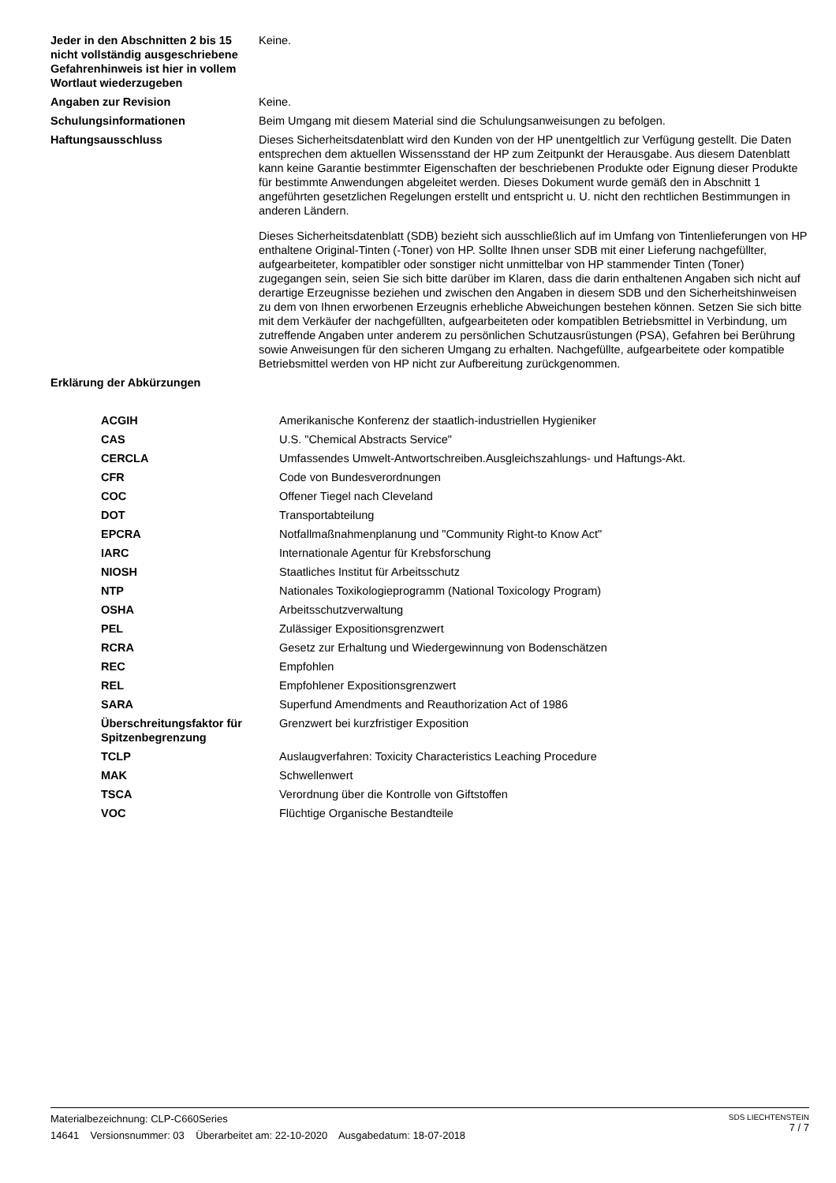| Jeder in den Abschnitten 2 bis 15 nicht vollständig ausgeschriebene Gefahrenhinweis ist hier in vollem Wortlaut wiederzugeben | Keine. |
| Angaben zur Revision | Keine. |
| Schulungsinformationen | Beim Umgang mit diesem Material sind die Schulungsanweisungen zu befolgen. |
| Haftungsausschluss | Dieses Sicherheitsdatenblatt wird den Kunden von der HP unentgeltlich zur Verfügung gestellt. Die Daten entsprechen dem aktuellen Wissensstand der HP zum Zeitpunkt der Herausgabe. Aus diesem Datenblatt kann keine Garantie bestimmter Eigenschaften der beschriebenen Produkte oder Eignung dieser Produkte für bestimmte Anwendungen abgeleitet werden. Dieses Dokument wurde gemäß den in Abschnitt 1 angeführten gesetzlichen Regelungen erstellt und entspricht u. U. nicht den rechtlichen Bestimmungen in anderen Ländern. Dieses Sicherheitsdatenblatt (SDB) bezieht sich ausschließlich auf im Umfang von Tintenlieferungen von HP enthaltene Original-Tinten (-Toner) von HP. Sollte Ihnen unser SDB mit einer Lieferung nachgefüllter, aufgearbeiteter, kompatibler oder sonstiger nicht unmittelbar von HP stammender Tinten (Toner) zugegangen sein, seien Sie sich bitte darüber im Klaren, dass die darin enthaltenen Angaben sich nicht auf derartige Erzeugnisse beziehen und zwischen den Angaben in diesem SDB und den Sicherheitshinweisen zu dem von Ihnen erworbenen Erzeugnis erhebliche Abweichungen bestehen können. Setzen Sie sich bitte mit dem Verkäufer der nachgefüllten, aufgearbeiteten oder kompatiblen Betriebsmittel in Verbindung, um zutreffende Angaben unter anderem zu persönlichen Schutzausrüstungen (PSA), Gefahren bei Berührung sowie Anweisungen für den sicheren Umgang zu erhalten. Nachgefüllte, aufgearbeitete oder kompatible Betriebsmittel werden von HP nicht zur Aufbereitung zurückgenommen. |
| Erklärung der Abkürzungen | |
| ACGIH | Amerikanische Konferenz der staatlich-industriellen Hygieniker |
| CAS | U.S. "Chemical Abstracts Service" |
| CERCLA | Umfassendes Umwelt-Antwortschreiben.Ausgleichszahlungs- und Haftungs-Akt. |
| CFR | Code von Bundesverordnungen |
| COC | Offener Tiegel nach Cleveland |
| DOT | Transportabteilung |
| EPCRA | Notfallmaßnahmenplanung und "Community Right-to Know Act" |
| IARC | Internationale Agentur für Krebsforschung |
| NIOSH | Staatliches Institut für Arbeitsschutz |
| NTP | Nationales Toxikologieprogramm (National Toxicology Program) |
| OSHA | Arbeitsschutzverwaltung |
| PEL | Zulässiger Expositionsgrenzwert |
| RCRA | Gesetz zur Erhaltung und Wiedergewinnung von Bodenschätzen |
| REC | Empfohlen |
| REL | Empfohlener Expositionsgrenzwert |
| SARA | Superfund Amendments and Reauthorization Act of 1986 |
| Überschreitungsfaktor für Spitzenbegrenzung | Grenzwert bei kurzfristiger Exposition |
| TCLP | Auslaugverfahren: Toxicity Characteristics Leaching Procedure |
| MAK | Schwellenwert |
| TSCA | Verordnung über die Kontrolle von Giftstoffen |
| VOC | Flüchtige Organische Bestandteile |
SDS LIECHTENSTEIN
7 / 7
Materialbezeichnung: CLP-C660Series
14641 Versionsnummer: 03 Überarbeitet am: 22-10-2020 Ausgabedatum: 18-07-2018